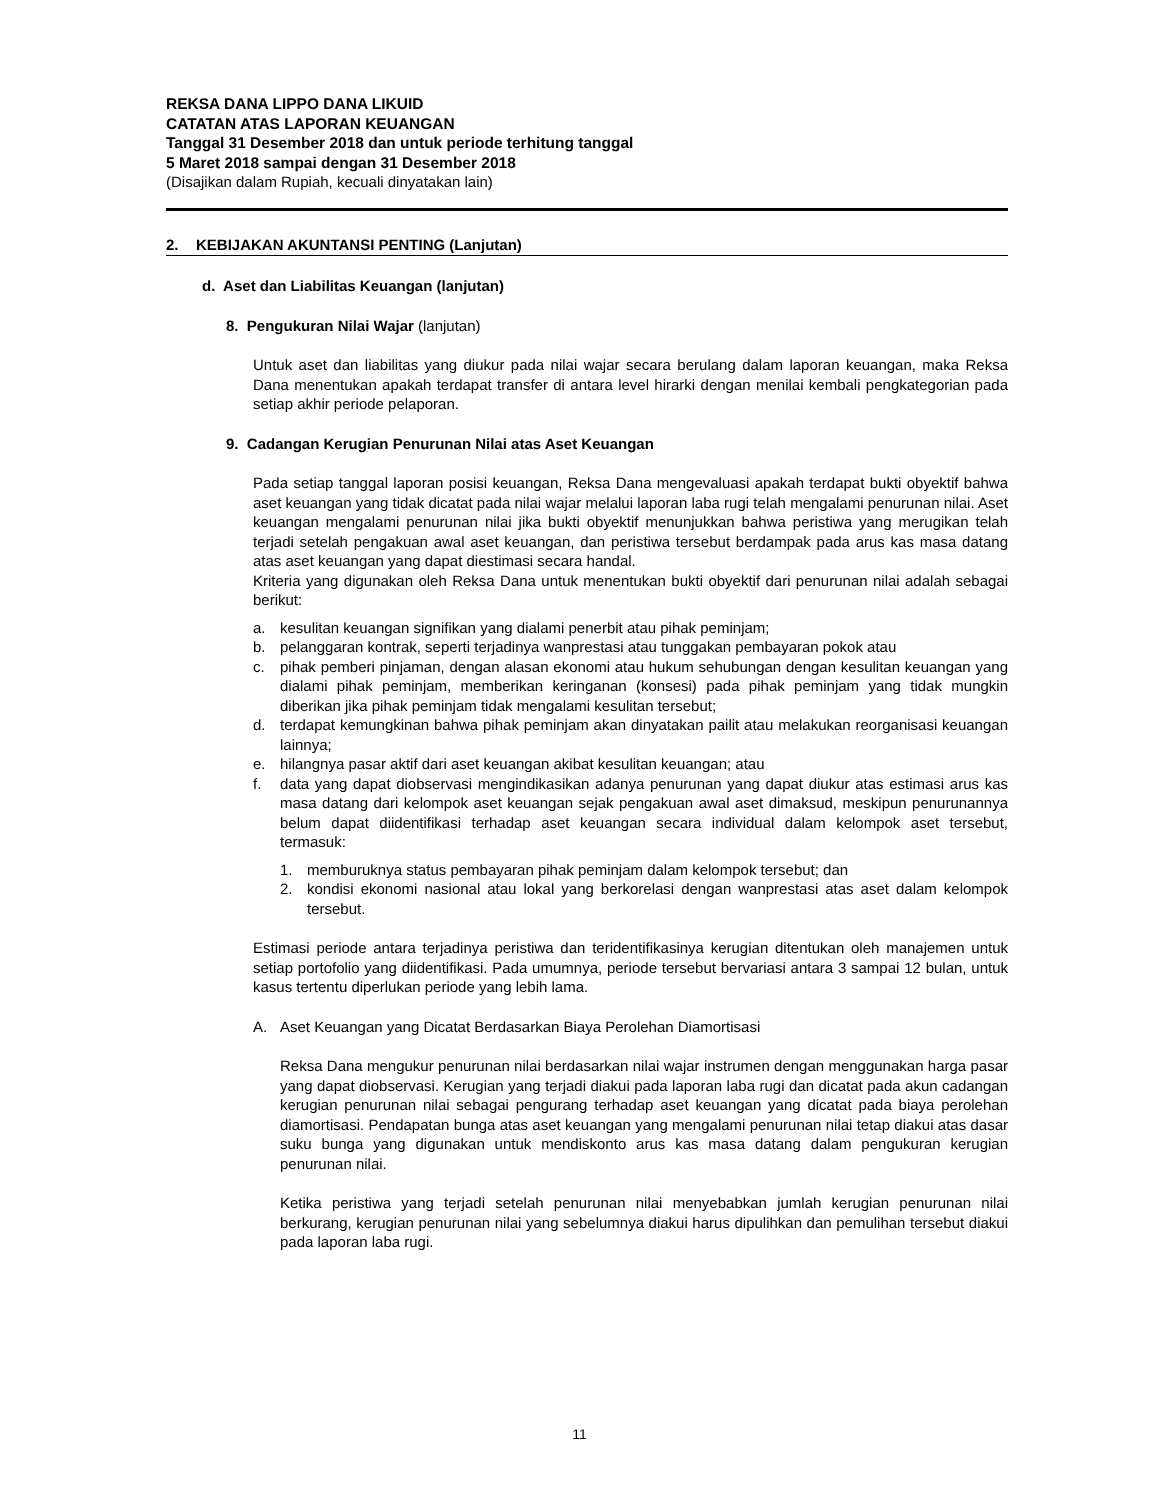REKSA DANA LIPPO DANA LIKUID
CATATAN ATAS LAPORAN KEUANGAN
Tanggal 31 Desember 2018 dan untuk periode terhitung tanggal
5 Maret 2018 sampai dengan 31 Desember 2018
(Disajikan dalam Rupiah, kecuali dinyatakan lain)
2. KEBIJAKAN AKUNTANSI PENTING (Lanjutan)
d. Aset dan Liabilitas Keuangan (lanjutan)
8. Pengukuran Nilai Wajar (lanjutan)
Untuk aset dan liabilitas yang diukur pada nilai wajar secara berulang dalam laporan keuangan, maka Reksa Dana menentukan apakah terdapat transfer di antara level hirarki dengan menilai kembali pengkategorian pada setiap akhir periode pelaporan.
9. Cadangan Kerugian Penurunan Nilai atas Aset Keuangan
Pada setiap tanggal laporan posisi keuangan, Reksa Dana mengevaluasi apakah terdapat bukti obyektif bahwa aset keuangan yang tidak dicatat pada nilai wajar melalui laporan laba rugi telah mengalami penurunan nilai. Aset keuangan mengalami penurunan nilai jika bukti obyektif menunjukkan bahwa peristiwa yang merugikan telah terjadi setelah pengakuan awal aset keuangan, dan peristiwa tersebut berdampak pada arus kas masa datang atas aset keuangan yang dapat diestimasi secara handal.
Kriteria yang digunakan oleh Reksa Dana untuk menentukan bukti obyektif dari penurunan nilai adalah sebagai berikut:
a. kesulitan keuangan signifikan yang dialami penerbit atau pihak peminjam;
b. pelanggaran kontrak, seperti terjadinya wanprestasi atau tunggakan pembayaran pokok atau
c. pihak pemberi pinjaman, dengan alasan ekonomi atau hukum sehubungan dengan kesulitan keuangan yang dialami pihak peminjam, memberikan keringanan (konsesi) pada pihak peminjam yang tidak mungkin diberikan jika pihak peminjam tidak mengalami kesulitan tersebut;
d. terdapat kemungkinan bahwa pihak peminjam akan dinyatakan pailit atau melakukan reorganisasi keuangan lainnya;
e. hilangnya pasar aktif dari aset keuangan akibat kesulitan keuangan; atau
f. data yang dapat diobservasi mengindikasikan adanya penurunan yang dapat diukur atas estimasi arus kas masa datang dari kelompok aset keuangan sejak pengakuan awal aset dimaksud, meskipun penurunannya belum dapat diidentifikasi terhadap aset keuangan secara individual dalam kelompok aset tersebut, termasuk:
1. memburuknya status pembayaran pihak peminjam dalam kelompok tersebut; dan
2. kondisi ekonomi nasional atau lokal yang berkorelasi dengan wanprestasi atas aset dalam kelompok tersebut.
Estimasi periode antara terjadinya peristiwa dan teridentifikasinya kerugian ditentukan oleh manajemen untuk setiap portofolio yang diidentifikasi. Pada umumnya, periode tersebut bervariasi antara 3 sampai 12 bulan, untuk kasus tertentu diperlukan periode yang lebih lama.
A. Aset Keuangan yang Dicatat Berdasarkan Biaya Perolehan Diamortisasi
Reksa Dana mengukur penurunan nilai berdasarkan nilai wajar instrumen dengan menggunakan harga pasar yang dapat diobservasi. Kerugian yang terjadi diakui pada laporan laba rugi dan dicatat pada akun cadangan kerugian penurunan nilai sebagai pengurang terhadap aset keuangan yang dicatat pada biaya perolehan diamortisasi. Pendapatan bunga atas aset keuangan yang mengalami penurunan nilai tetap diakui atas dasar suku bunga yang digunakan untuk mendiskonto arus kas masa datang dalam pengukuran kerugian penurunan nilai.
Ketika peristiwa yang terjadi setelah penurunan nilai menyebabkan jumlah kerugian penurunan nilai berkurang, kerugian penurunan nilai yang sebelumnya diakui harus dipulihkan dan pemulihan tersebut diakui pada laporan laba rugi.
11